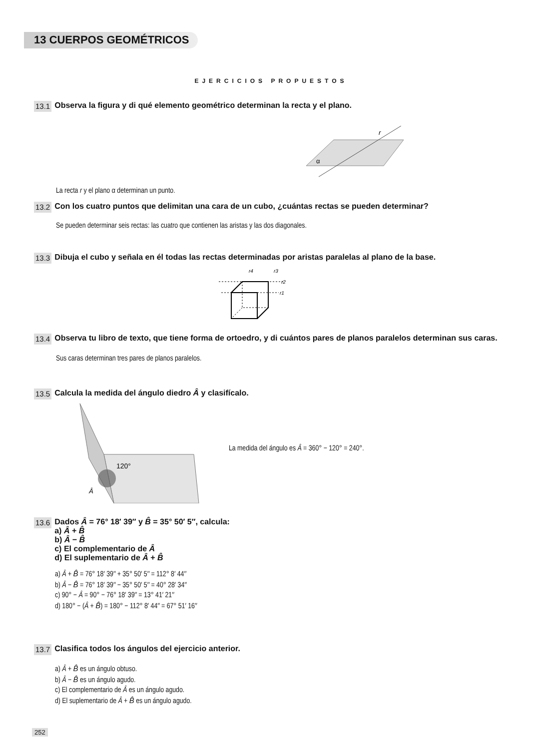13 CUERPOS GEOMÉTRICOS
EJERCICIOS PROPUESTOS
13.1 Observa la figura y di qué elemento geométrico determinan la recta y el plano.
r
α
La recta r y el plano α determinan un punto.
13.2 Con los cuatro puntos que delimitan una cara de un cubo, ¿cuántas rectas se pueden determinar?
Se pueden determinar seis rectas: las cuatro que contienen las aristas y las dos diagonales.
13.3 Dibuja el cubo y señala en él todas las rectas determinadas por aristas paralelas al plano de la base.
r4
r3
r2
r1
13.4 Observa tu libro de texto, que tiene forma de ortoedro, y di cuántos pares de planos paralelos determinan sus caras.
Sus caras determinan tres pares de planos paralelos.
13.5 Calcula la medida del ángulo diedro Â y clasifícalo.
120°
Â
La medida del ángulo es Â = 360° − 120° = 240°.
13.6 Dados Â = 76° 18′ 39″ y B̂ = 35° 50′ 5″, calcula:
a) Â + B̂
b) Â − B̂
c) El complementario de Â
d) El suplementario de Â + B̂
a) Â + B̂ = 76° 18′ 39″ + 35° 50′ 5″ = 112° 8′ 44″
b) Â − B̂ = 76° 18′ 39″ − 35° 50′ 5″ = 40° 28′ 34″
c) 90° − Â = 90° − 76° 18′ 39″ = 13° 41′ 21″
d) 180° − (Â + B̂) = 180° − 112° 8′ 44″ = 67° 51′ 16″
13.7 Clasifica todos los ángulos del ejercicio anterior.
a) Â + B̂ es un ángulo obtuso.
b) Â − B̂ es un ángulo agudo.
c) El complementario de Â es un ángulo agudo.
d) El suplementario de Â + B̂ es un ángulo agudo.
252